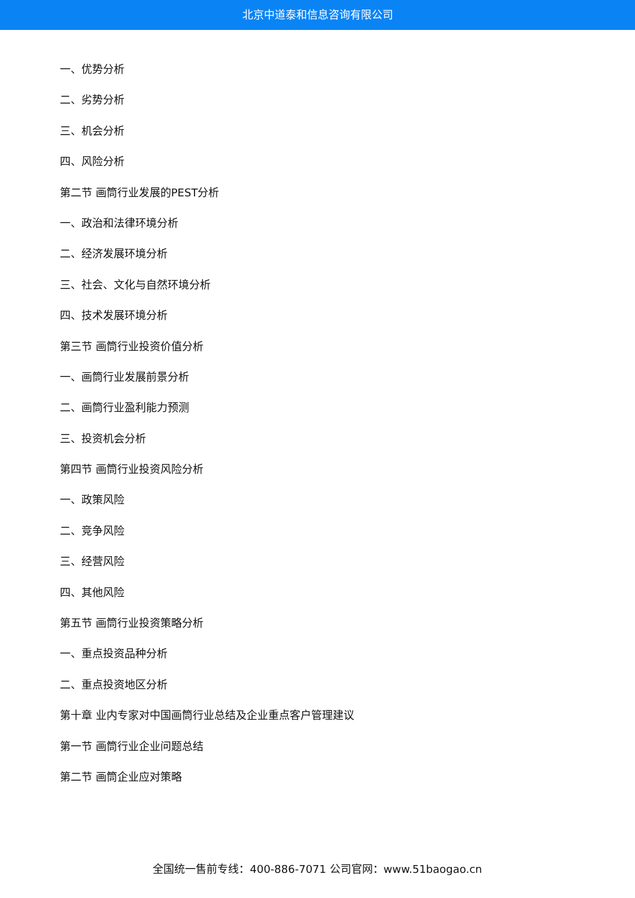北京中道泰和信息咨询有限公司
一、优势分析
二、劣势分析
三、机会分析
四、风险分析
第二节 画筒行业发展的PEST分析
一、政治和法律环境分析
二、经济发展环境分析
三、社会、文化与自然环境分析
四、技术发展环境分析
第三节 画筒行业投资价值分析
一、画筒行业发展前景分析
二、画筒行业盈利能力预测
三、投资机会分析
第四节 画筒行业投资风险分析
一、政策风险
二、竞争风险
三、经营风险
四、其他风险
第五节 画筒行业投资策略分析
一、重点投资品种分析
二、重点投资地区分析
第十章 业内专家对中国画筒行业总结及企业重点客户管理建议
第一节 画筒行业企业问题总结
第二节 画筒企业应对策略
全国统一售前专线：400-886-7071 公司官网：www.51baogao.cn